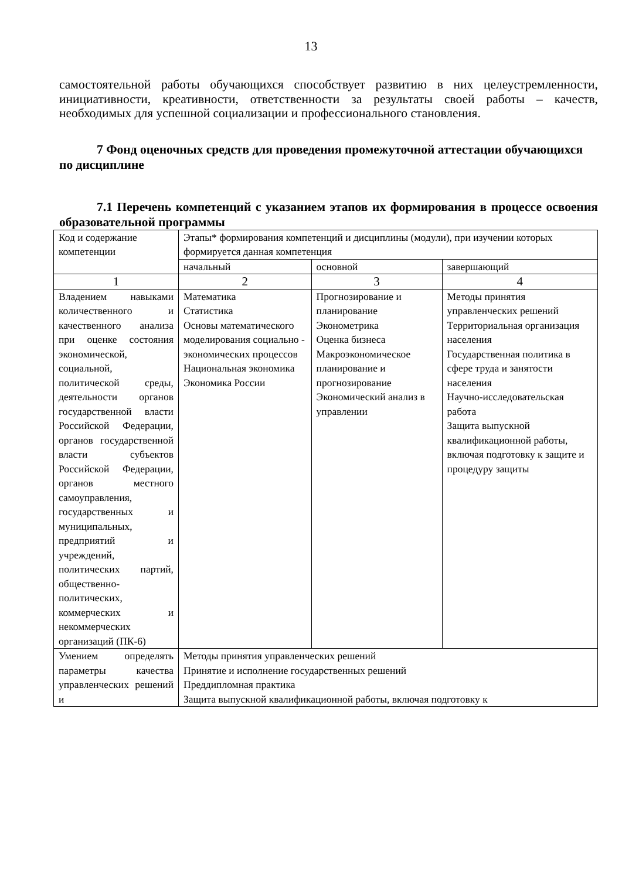13
самостоятельной работы обучающихся способствует развитию в них целеустремленности, инициативности, креативности, ответственности за результаты своей работы – качеств, необходимых для успешной социализации и профессионального становления.
7 Фонд оценочных средств для проведения промежуточной аттестации обучающихся по дисциплине
7.1 Перечень компетенций с указанием этапов их формирования в процессе освоения образовательной программы
| Код и содержание компетенции | Этапы* формирования компетенций и дисциплины (модули), при изучении которых формируется данная компетенция | | |
| | начальный | основной | завершающий |
| 1 | 2 | 3 | 4 |
| Владением навыками количественного и качественного анализа при оценке состояния экономической, социальной, политической среды, деятельности органов государственной власти Российской Федерации, органов государственной власти субъектов Российской Федерации, органов местного самоуправления, государственных и муниципальных, предприятий и учреждений, политических партий, общественно-политических, коммерческих и некоммерческих организаций (ПК-6) | Математика Статистика Основы математического моделирования социально - экономических процессов Национальная экономика Экономика России | Прогнозирование и планирование Эконометрика Оценка бизнеса Макроэкономическое планирование и прогнозирование Экономический анализ в управлении | Методы принятия управленческих решений Территориальная организация населения Государственная политика в сфере труда и занятости населения Научно-исследовательская работа Защита выпускной квалификационной работы, включая подготовку к защите и процедуру защиты |
| Умением определять параметры качества управленческих решений и | Методы принятия управленческих решений Принятие и исполнение государственных решений Преддипломная практика Защита выпускной квалификационной работы, включая подготовку к | | |